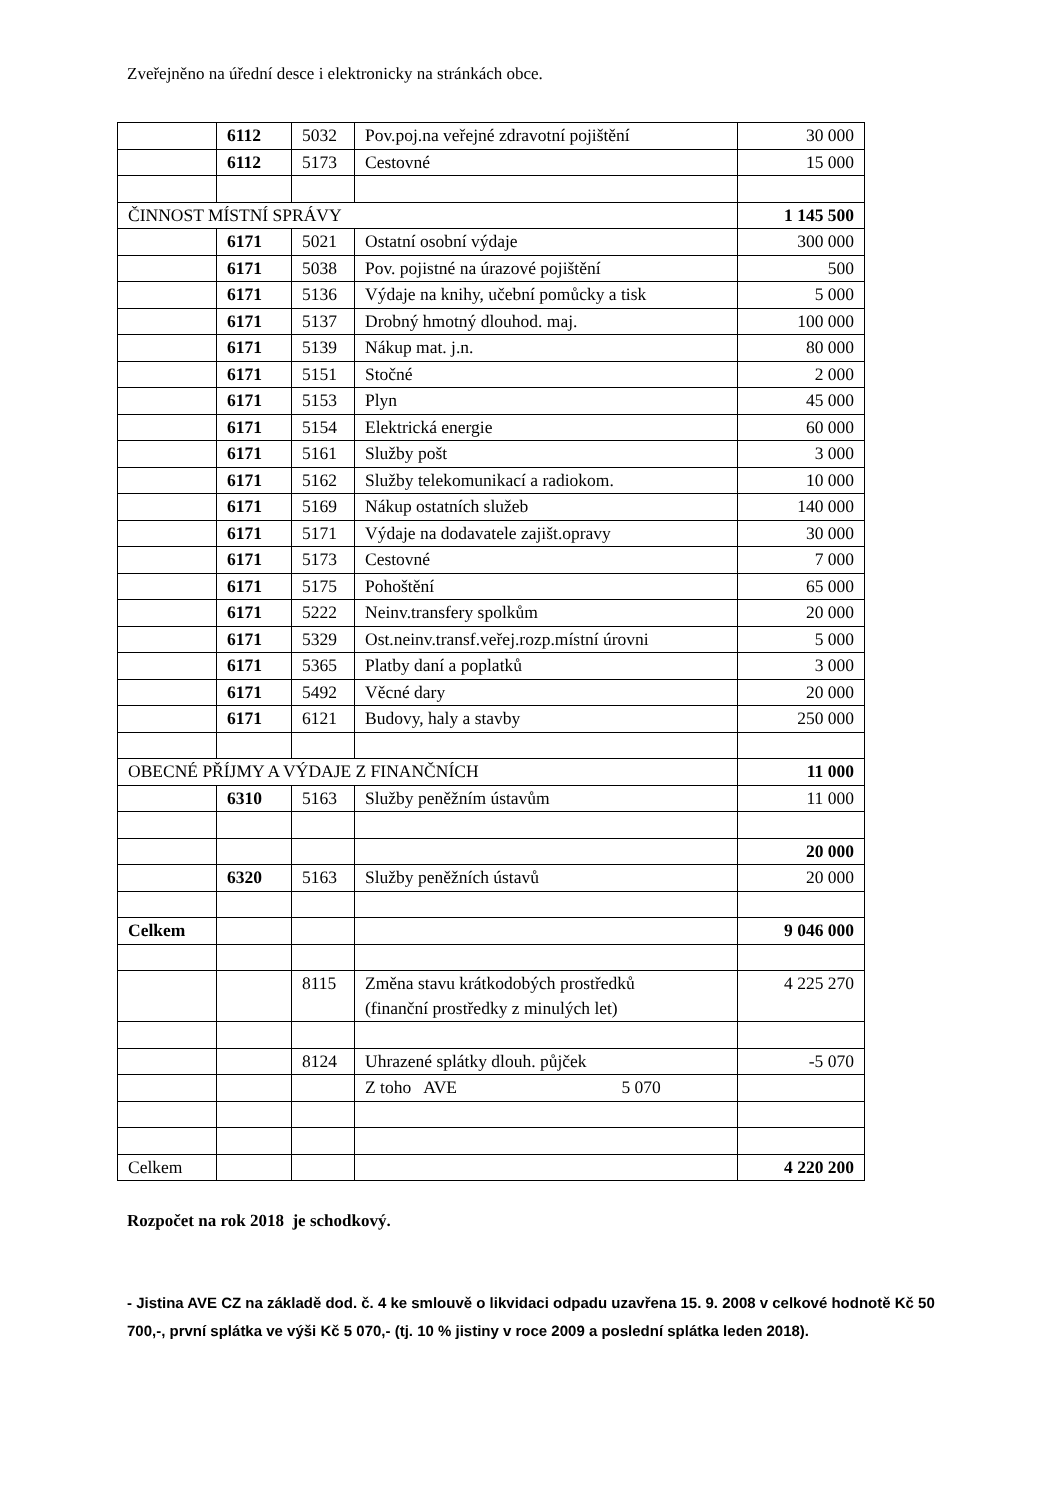Zveřejněno na úřední desce i elektronicky na stránkách obce.
| | 6112 | 5032 | Pov.poj.na veřejné zdravotní pojištění | 30 000 |
| | 6112 | 5173 | Cestovné | 15 000 |
| ČINNOST MÍSTNÍ SPRÁVY | | | | 1 145 500 |
| | 6171 | 5021 | Ostatní osobní výdaje | 300 000 |
| | 6171 | 5038 | Pov. pojistné na úrazové pojištění | 500 |
| | 6171 | 5136 | Výdaje na knihy, učební pomůcky a tisk | 5 000 |
| | 6171 | 5137 | Drobný hmotný dlouhod. maj. | 100 000 |
| | 6171 | 5139 | Nákup mat. j.n. | 80 000 |
| | 6171 | 5151 | Stočné | 2 000 |
| | 6171 | 5153 | Plyn | 45 000 |
| | 6171 | 5154 | Elektrická energie | 60 000 |
| | 6171 | 5161 | Služby pošt | 3 000 |
| | 6171 | 5162 | Služby telekomunikací a radiokom. | 10 000 |
| | 6171 | 5169 | Nákup ostatních služeb | 140 000 |
| | 6171 | 5171 | Výdaje na dodavatele zajišt.opravy | 30 000 |
| | 6171 | 5173 | Cestovné | 7 000 |
| | 6171 | 5175 | Pohoštění | 65 000 |
| | 6171 | 5222 | Neinv.transfery spolkům | 20 000 |
| | 6171 | 5329 | Ost.neinv.transf.veřej.rozp.místní úrovni | 5 000 |
| | 6171 | 5365 | Platby daní a poplatků | 3 000 |
| | 6171 | 5492 | Věcné dary | 20 000 |
| | 6171 | 6121 | Budovy, haly a stavby | 250 000 |
| OBECNÉ PŘÍJMY A VÝDAJE Z FINANČNÍCH | | | | 11 000 |
| | 6310 | 5163 | Služby peněžním ústavům | 11 000 |
| | | | | 20 000 |
| | 6320 | 5163 | Služby peněžních ústavů | 20 000 |
| Celkem | | | | 9 046 000 |
| | | 8115 | Změna stavu krátkodobých prostředků (finanční prostředky z minulých let) | 4 225 270 |
| | | 8124 | Uhrazené splátky dlouh. půjček | -5 070 |
| | | | Z toho AVE 5 070 | |
| Celkem | | | | 4 220 200 |
Rozpočet na rok 2018 je schodkový.
- Jistina AVE CZ na základě dod. č. 4 ke smlouvě o likvidaci odpadu uzavřena 15. 9. 2008 v celkové hodnotě Kč 50 700,-, první splátka ve výši Kč 5 070,- (tj. 10 % jistiny v roce 2009 a poslední splátka leden 2018).